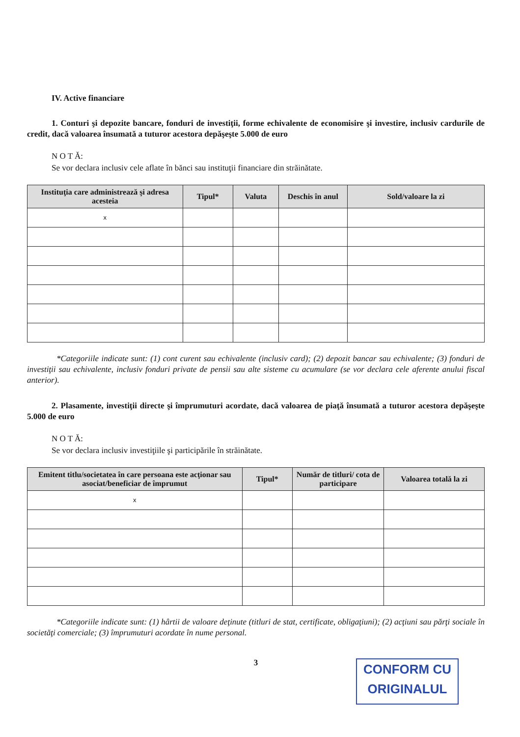IV. Active financiare
1. Conturi şi depozite bancare, fonduri de investiţii, forme echivalente de economisire şi investire, inclusiv cardurile de credit, dacă valoarea însumată a tuturor acestora depăşeşte 5.000 de euro
N O T Ă:
Se vor declara inclusiv cele aflate în bănci sau instituţii financiare din străinătate.
| Instituţia care administrează şi adresa acesteia | Tipul* | Valuta | Deschis în anul | Sold/valoare la zi |
| --- | --- | --- | --- | --- |
| x | | | | |
*Categoriile indicate sunt: (1) cont curent sau echivalente (inclusiv card); (2) depozit bancar sau echivalente; (3) fonduri de investiţii sau echivalente, inclusiv fonduri private de pensii sau alte sisteme cu acumulare (se vor declara cele aferente anului fiscal anterior).
2. Plasamente, investiţii directe şi împrumuturi acordate, dacă valoarea de piaţă însumată a tuturor acestora depăşeşte 5.000 de euro
N O T Ă:
Se vor declara inclusiv investiţiile şi participările în străinătate.
| Emitent titlu/societatea în care persoana este acţionar sau asociat/beneficiar de împrumut | Tipul* | Număr de titluri/ cota de participare | Valoarea totală la zi |
| --- | --- | --- | --- |
| x | | | |
*Categoriile indicate sunt: (1) hârtii de valoare deţinute (titluri de stat, certificate, obligaţiuni); (2) acţiuni sau părţi sociale în societăţi comerciale; (3) împrumuturi acordate în nume personal.
3
CONFORM CU
ORIGINALUL